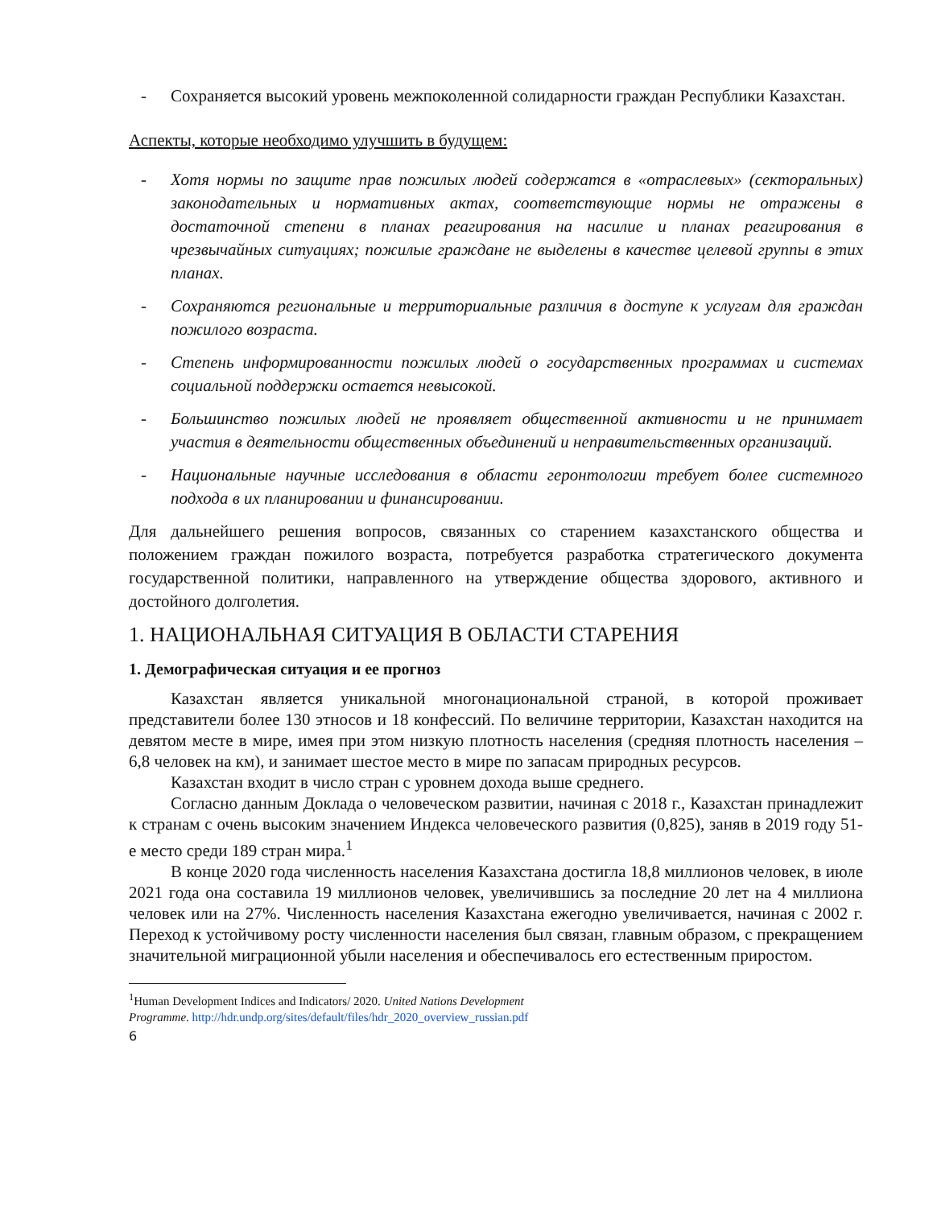- Сохраняется высокий уровень межпоколенной солидарности граждан Республики Казахстан.
Аспекты, которые необходимо улучшить в будущем:
- Хотя нормы по защите прав пожилых людей содержатся в «отраслевых» (секторальных) законодательных и нормативных актах, соответствующие нормы не отражены в достаточной степени в планах реагирования на насилие и планах реагирования в чрезвычайных ситуациях; пожилые граждане не выделены в качестве целевой группы в этих планах.
- Сохраняются региональные и территориальные различия в доступе к услугам для граждан пожилого возраста.
- Степень информированности пожилых людей о государственных программах и системах социальной поддержки остается невысокой.
- Большинство пожилых людей не проявляет общественной активности и не принимает участия в деятельности общественных объединений и неправительственных организаций.
- Национальные научные исследования в области геронтологии требует более системного подхода в их планировании и финансировании.
Для дальнейшего решения вопросов, связанных со старением казахстанского общества и положением граждан пожилого возраста, потребуется разработка стратегического документа государственной политики, направленного на утверждение общества здорового, активного и достойного долголетия.
1. НАЦИОНАЛЬНАЯ СИТУАЦИЯ В ОБЛАСТИ СТАРЕНИЯ
1. Демографическая ситуация и ее прогноз
Казахстан является уникальной многонациональной страной, в которой проживает представители более 130 этносов и 18 конфессий. По величине территории, Казахстан находится на девятом месте в мире, имея при этом низкую плотность населения (средняя плотность населения – 6,8 человек на км), и занимает шестое место в мире по запасам природных ресурсов.
Казахстан входит в число стран с уровнем дохода выше среднего.
Согласно данным Доклада о человеческом развитии, начиная с 2018 г., Казахстан принадлежит к странам с очень высоким значением Индекса человеческого развития (0,825), заняв в 2019 году 51-е место среди 189 стран мира.<sup>1</sup>
В конце 2020 года численность населения Казахстана достигла 18,8 миллионов человек, в июле 2021 года она составила 19 миллионов человек, увеличившись за последние 20 лет на 4 миллиона человек или на 27%. Численность населения Казахстана ежегодно увеличивается, начиная с 2002 г. Переход к устойчивому росту численности населения был связан, главным образом, с прекращением значительной миграционной убыли населения и обеспечивалось его естественным приростом.
<sup>1</sup> Human Development Indices and Indicators/ 2020. United Nations Development
Programme. http://hdr.undp.org/sites/default/files/hdr_2020_overview_russian.pdf
6